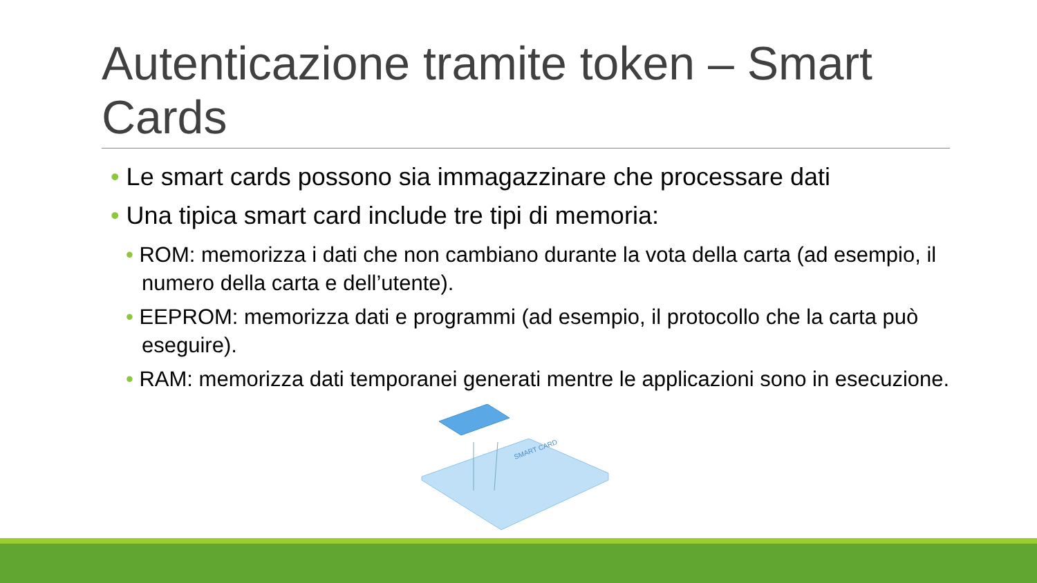Autenticazione tramite token – Smart Cards
• Le smart cards possono sia immagazzinare che processare dati
• Una tipica smart card include tre tipi di memoria:
• ROM: memorizza i dati che non cambiano durante la vota della carta (ad esempio, il numero della carta e dell’utente).
• EEPROM: memorizza dati e programmi (ad esempio, il protocollo che la carta può eseguire).
• RAM: memorizza dati temporanei generati mentre le applicazioni sono in esecuzione.
SMART CARD